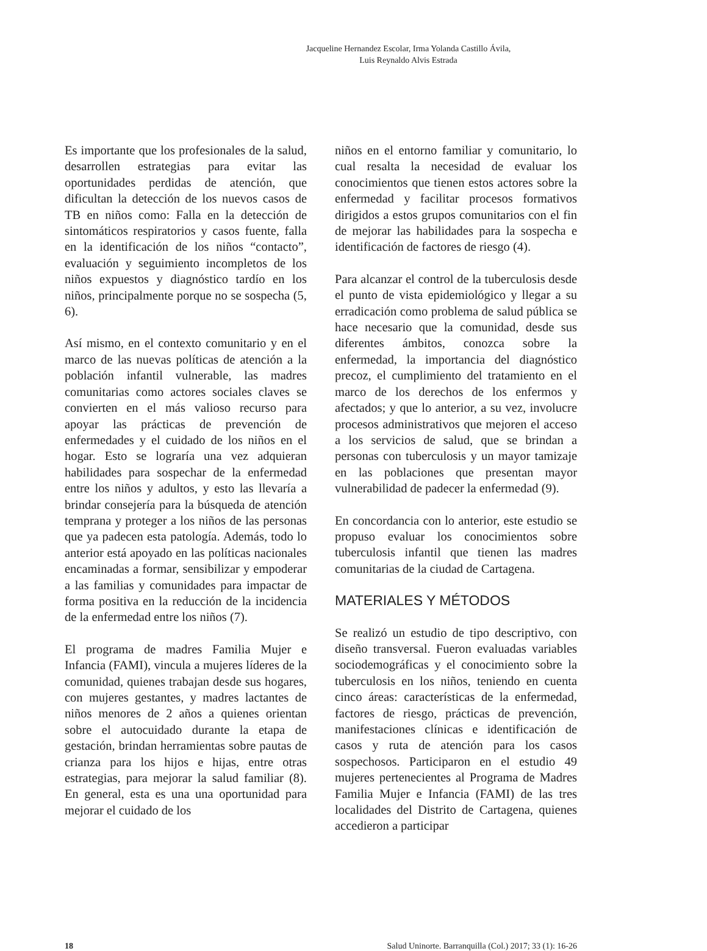Jacqueline Hernandez Escolar, Irma Yolanda Castillo Ávila,
Luis Reynaldo Alvis Estrada
Es importante que los profesionales de la salud, desarrollen estrategias para evitar las oportunidades perdidas de atención, que dificultan la detección de los nuevos casos de TB en niños como: Falla en la detección de sintomáticos respiratorios y casos fuente, falla en la identificación de los niños “contacto”, evaluación y seguimiento incompletos de los niños expuestos y diagnóstico tardío en los niños, principalmente porque no se sospecha (5, 6).
Así mismo, en el contexto comunitario y en el marco de las nuevas políticas de atención a la población infantil vulnerable, las madres comunitarias como actores sociales claves se convierten en el más valioso recurso para apoyar las prácticas de prevención de enfermedades y el cuidado de los niños en el hogar. Esto se lograría una vez adquieran habilidades para sospechar de la enfermedad entre los niños y adultos, y esto las llevaría a brindar consejería para la búsqueda de atención temprana y proteger a los niños de las personas que ya padecen esta patología. Además, todo lo anterior está apoyado en las políticas nacionales encaminadas a formar, sensibilizar y empoderar a las familias y comunidades para impactar de forma positiva en la reducción de la incidencia de la enfermedad entre los niños (7).
El programa de madres Familia Mujer e Infancia (FAMI), vincula a mujeres líderes de la comunidad, quienes trabajan desde sus hogares, con mujeres gestantes, y madres lactantes de niños menores de 2 años a quienes orientan sobre el autocuidado durante la etapa de gestación, brindan herramientas sobre pautas de crianza para los hijos e hijas, entre otras estrategias, para mejorar la salud familiar (8). En general, esta es una una oportunidad para mejorar el cuidado de los
niños en el entorno familiar y comunitario, lo cual resalta la necesidad de evaluar los conocimientos que tienen estos actores sobre la enfermedad y facilitar procesos formativos dirigidos a estos grupos comunitarios con el fin de mejorar las habilidades para la sospecha e identificación de factores de riesgo (4).
Para alcanzar el control de la tuberculosis desde el punto de vista epidemiológico y llegar a su erradicación como problema de salud pública se hace necesario que la comunidad, desde sus diferentes ámbitos, conozca sobre la enfermedad, la importancia del diagnóstico precoz, el cumplimiento del tratamiento en el marco de los derechos de los enfermos y afectados; y que lo anterior, a su vez, involucre procesos administrativos que mejoren el acceso a los servicios de salud, que se brindan a personas con tuberculosis y un mayor tamizaje en las poblaciones que presentan mayor vulnerabilidad de padecer la enfermedad (9).
En concordancia con lo anterior, este estudio se propuso evaluar los conocimientos sobre tuberculosis infantil que tienen las madres comunitarias de la ciudad de Cartagena.
MATERIALES Y MÉTODOS
Se realizó un estudio de tipo descriptivo, con diseño transversal. Fueron evaluadas variables sociodemográficas y el conocimiento sobre la tuberculosis en los niños, teniendo en cuenta cinco áreas: características de la enfermedad, factores de riesgo, prácticas de prevención, manifestaciones clínicas e identificación de casos y ruta de atención para los casos sospechosos. Participaron en el estudio 49 mujeres pertenecientes al Programa de Madres Familia Mujer e Infancia (FAMI) de las tres localidades del Distrito de Cartagena, quienes accedieron a participar
18 Salud Uninorte. Barranquilla (Col.) 2017; 33 (1): 16-26